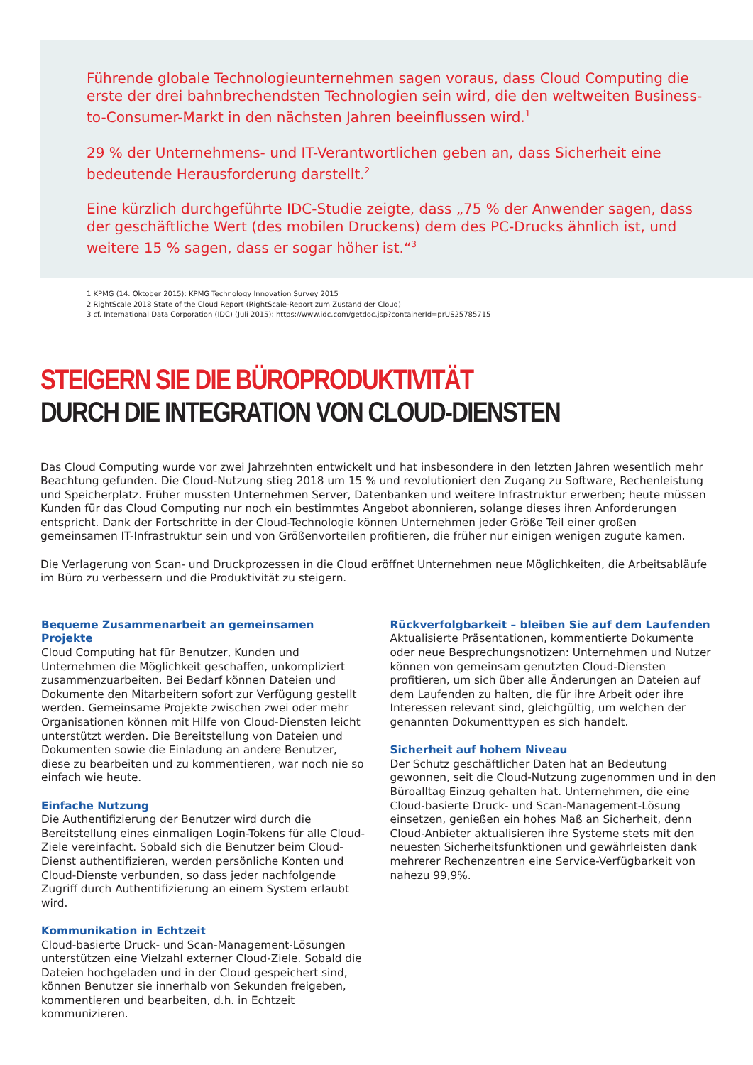Führende globale Technologieunternehmen sagen voraus, dass Cloud Computing die erste der drei bahnbrechendsten Technologien sein wird, die den weltweiten Business-to-Consumer-Markt in den nächsten Jahren beeinflussen wird.<sup>1</sup>
29 % der Unternehmens- und IT-Verantwortlichen geben an, dass Sicherheit eine bedeutende Herausforderung darstellt.<sup>2</sup>
Eine kürzlich durchgeführte IDC-Studie zeigte, dass „75 % der Anwender sagen, dass der geschäftliche Wert (des mobilen Druckens) dem des PC-Drucks ähnlich ist, und weitere 15 % sagen, dass er sogar höher ist.“<sup>3</sup>
1 KPMG (14. Oktober 2015): KPMG Technology Innovation Survey 2015
2 RightScale 2018 State of the Cloud Report (RightScale-Report zum Zustand der Cloud)
3 cf. International Data Corporation (IDC) (Juli 2015): https://www.idc.com/getdoc.jsp?containerId=prUS25785715
STEIGERN SIE DIE BÜROPRODUKTIVITÄT
DURCH DIE INTEGRATION VON CLOUD-DIENSTEN
Das Cloud Computing wurde vor zwei Jahrzehnten entwickelt und hat insbesondere in den letzten Jahren wesentlich mehr Beachtung gefunden. Die Cloud-Nutzung stieg 2018 um 15 % und revolutioniert den Zugang zu Software, Rechenleistung und Speicherplatz. Früher mussten Unternehmen Server, Datenbanken und weitere Infrastruktur erwerben; heute müssen Kunden für das Cloud Computing nur noch ein bestimmtes Angebot abonnieren, solange dieses ihren Anforderungen entspricht. Dank der Fortschritte in der Cloud-Technologie können Unternehmen jeder Größe Teil einer großen gemeinsamen IT-Infrastruktur sein und von Größenvorteilen profitieren, die früher nur einigen wenigen zugute kamen.
Die Verlagerung von Scan- und Druckprozessen in die Cloud eröffnet Unternehmen neue Möglichkeiten, die Arbeitsabläufe im Büro zu verbessern und die Produktivität zu steigern.
Bequeme Zusammenarbeit an gemeinsamen Projekte
Cloud Computing hat für Benutzer, Kunden und Unternehmen die Möglichkeit geschaffen, unkompliziert zusammenzuarbeiten. Bei Bedarf können Dateien und Dokumente den Mitarbeitern sofort zur Verfügung gestellt werden. Gemeinsame Projekte zwischen zwei oder mehr Organisationen können mit Hilfe von Cloud-Diensten leicht unterstützt werden. Die Bereitstellung von Dateien und Dokumenten sowie die Einladung an andere Benutzer, diese zu bearbeiten und zu kommentieren, war noch nie so einfach wie heute.
Einfache Nutzung
Die Authentifizierung der Benutzer wird durch die Bereitstellung eines einmaligen Login-Tokens für alle Cloud-Ziele vereinfacht. Sobald sich die Benutzer beim Cloud-Dienst authentifizieren, werden persönliche Konten und Cloud-Dienste verbunden, so dass jeder nachfolgende Zugriff durch Authentifizierung an einem System erlaubt wird.
Kommunikation in Echtzeit
Cloud-basierte Druck- und Scan-Management-Lösungen unterstützen eine Vielzahl externer Cloud-Ziele. Sobald die Dateien hochgeladen und in der Cloud gespeichert sind, können Benutzer sie innerhalb von Sekunden freigeben, kommentieren und bearbeiten, d.h. in Echtzeit kommunizieren.
Rückverfolgbarkeit – bleiben Sie auf dem Laufenden
Aktualisierte Präsentationen, kommentierte Dokumente oder neue Besprechungsnotizen: Unternehmen und Nutzer können von gemeinsam genutzten Cloud-Diensten profitieren, um sich über alle Änderungen an Dateien auf dem Laufenden zu halten, die für ihre Arbeit oder ihre Interessen relevant sind, gleichgültig, um welchen der genannten Dokumenttypen es sich handelt.
Sicherheit auf hohem Niveau
Der Schutz geschäftlicher Daten hat an Bedeutung gewonnen, seit die Cloud-Nutzung zugenommen und in den Büroalltag Einzug gehalten hat. Unternehmen, die eine Cloud-basierte Druck- und Scan-Management-Lösung einsetzen, genießen ein hohes Maß an Sicherheit, denn Cloud-Anbieter aktualisieren ihre Systeme stets mit den neuesten Sicherheitsfunktionen und gewährleisten dank mehrerer Rechenzentren eine Service-Verfügbarkeit von nahezu 99,9%.